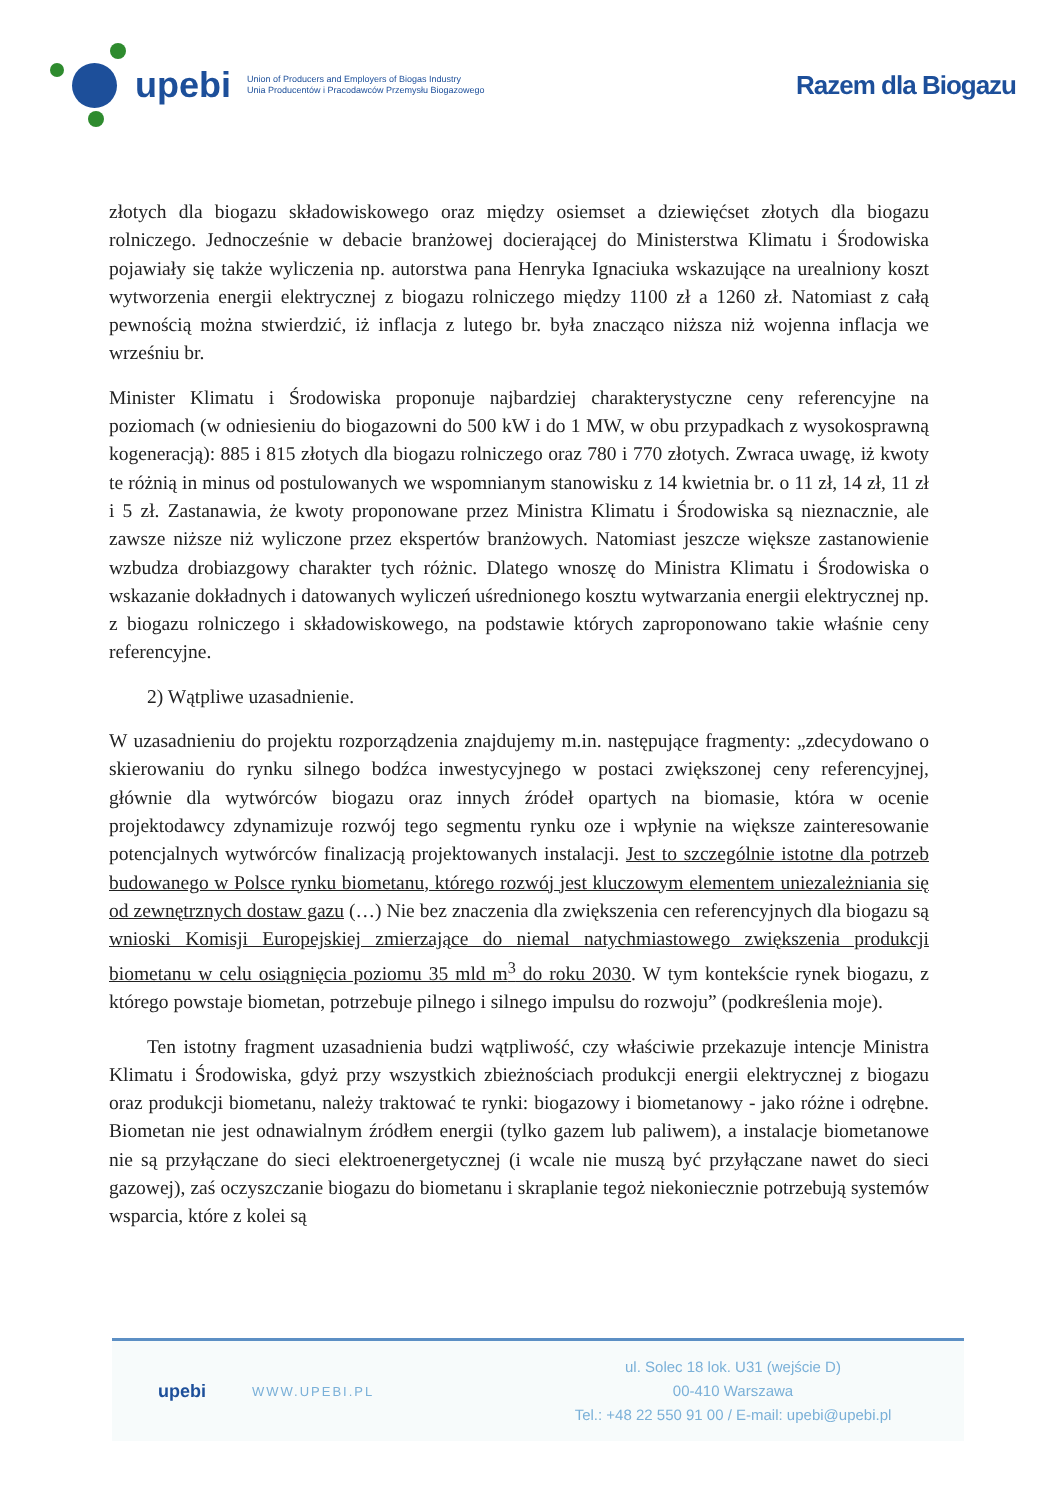upebi
Union of Producers and Employers of Biogas Industry
Unia Producentów i Pracodawców Przemysłu Biogazowego
Razem dla Biogazu
złotych dla biogazu składowiskowego oraz między osiemset a dziewięćset złotych dla biogazu rolniczego. Jednocześnie w debacie branżowej docierającej do Ministerstwa Klimatu i Środowiska pojawiały się także wyliczenia np. autorstwa pana Henryka Ignaciuka wskazujące na urealniony koszt wytworzenia energii elektrycznej z biogazu rolniczego między 1100 zł a 1260 zł. Natomiast z całą pewnością można stwierdzić, iż inflacja z lutego br. była znacząco niższa niż wojenna inflacja we wrześniu br.
Minister Klimatu i Środowiska proponuje najbardziej charakterystyczne ceny referencyjne na poziomach (w odniesieniu do biogazowni do 500 kW i do 1 MW, w obu przypadkach z wysokosprawną kogeneracją): 885 i 815 złotych dla biogazu rolniczego oraz 780 i 770 złotych. Zwraca uwagę, iż kwoty te różnią in minus od postulowanych we wspomnianym stanowisku z 14 kwietnia br. o 11 zł, 14 zł, 11 zł i 5 zł. Zastanawia, że kwoty proponowane przez Ministra Klimatu i Środowiska są nieznacznie, ale zawsze niższe niż wyliczone przez ekspertów branżowych. Natomiast jeszcze większe zastanowienie wzbudza drobiazgowy charakter tych różnic. Dlatego wnoszę do Ministra Klimatu i Środowiska o wskazanie dokładnych i datowanych wyliczeń uśrednionego kosztu wytwarzania energii elektrycznej np. z biogazu rolniczego i składowiskowego, na podstawie których zaproponowano takie właśnie ceny referencyjne.
2) Wątpliwe uzasadnienie.
W uzasadnieniu do projektu rozporządzenia znajdujemy m.in. następujące fragmenty: „zdecydowano o skierowaniu do rynku silnego bodźca inwestycyjnego w postaci zwiększonej ceny referencyjnej, głównie dla wytwórców biogazu oraz innych źródeł opartych na biomasie, która w ocenie projektodawcy zdynamizuje rozwój tego segmentu rynku oze i wpłynie na większe zainteresowanie potencjalnych wytwórców finalizacją projektowanych instalacji. Jest to szczególnie istotne dla potrzeb budowanego w Polsce rynku biometanu, którego rozwój jest kluczowym elementem uniezależniania się od zewnętrznych dostaw gazu (…) Nie bez znaczenia dla zwiększenia cen referencyjnych dla biogazu są wnioski Komisji Europejskiej zmierzające do niemal natychmiastowego zwiększenia produkcji biometanu w celu osiągnięcia poziomu 35 mld m<sup>3</sup> do roku 2030. W tym kontekście rynek biogazu, z którego powstaje biometan, potrzebuje pilnego i silnego impulsu do rozwoju” (podkreślenia moje).
Ten istotny fragment uzasadnienia budzi wątpliwość, czy właściwie przekazuje intencje Ministra Klimatu i Środowiska, gdyż przy wszystkich zbieżnościach produkcji energii elektrycznej z biogazu oraz produkcji biometanu, należy traktować te rynki: biogazowy i biometanowy - jako różne i odrębne. Biometan nie jest odnawialnym źródłem energii (tylko gazem lub paliwem), a instalacje biometanowe nie są przyłączane do sieci elektroenergetycznej (i wcale nie muszą być przyłączane nawet do sieci gazowej), zaś oczyszczanie biogazu do biometanu i skraplanie tegoż niekoniecznie potrzebują systemów wsparcia, które z kolei są
upebi
WWW.UPEBI.PL
ul. Solec 18 lok. U31 (wejście D)
00-410 Warszawa
Tel.: +48 22 550 91 00 / E-mail: upebi@upebi.pl